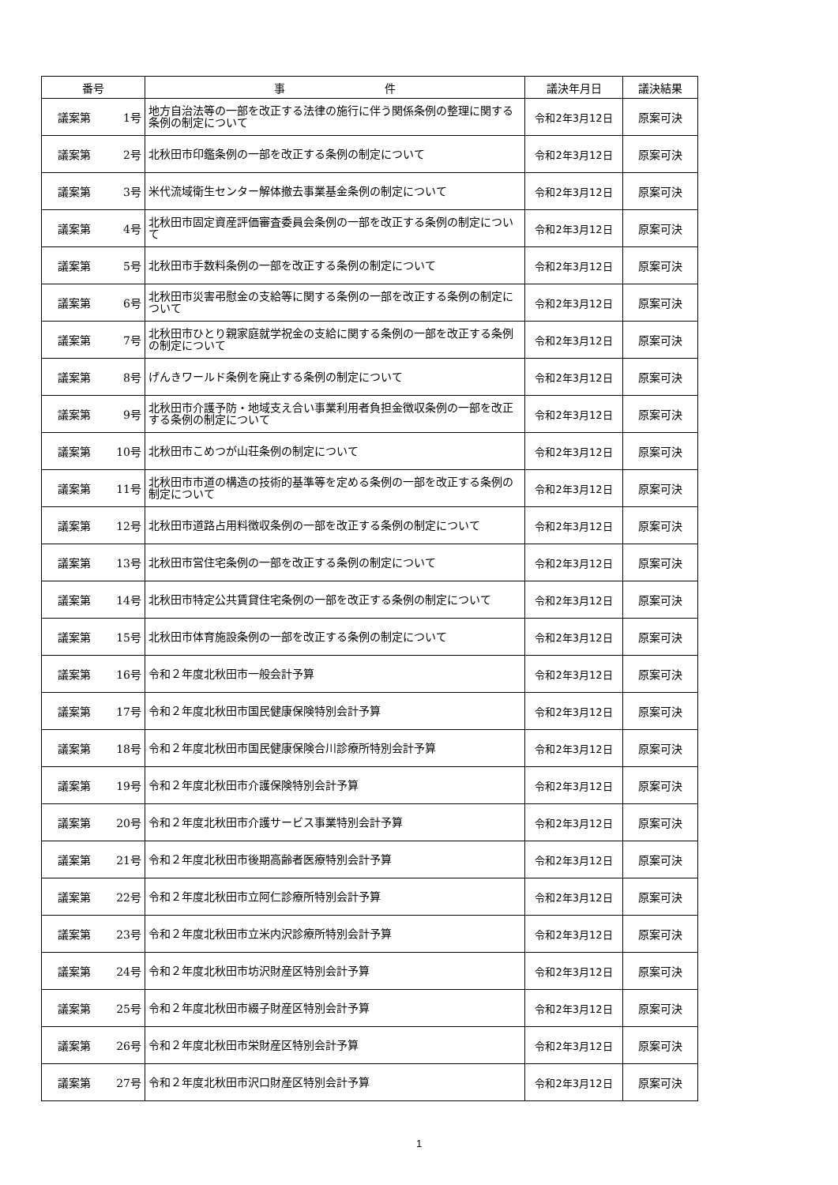| 番号 | 事 件 | 議決年月日 | 議決結果 |
| --- | --- | --- | --- |
| 議案第 1号 | 地方自治法等の一部を改正する法律の施行に伴う関係条例の整理に関する条例の制定について | 令和2年3月12日 | 原案可決 |
| 議案第 2号 | 北秋田市印鑑条例の一部を改正する条例の制定について | 令和2年3月12日 | 原案可決 |
| 議案第 3号 | 米代流域衛生センター解体撤去事業基金条例の制定について | 令和2年3月12日 | 原案可決 |
| 議案第 4号 | 北秋田市固定資産評価審査委員会条例の一部を改正する条例の制定について | 令和2年3月12日 | 原案可決 |
| 議案第 5号 | 北秋田市手数料条例の一部を改正する条例の制定について | 令和2年3月12日 | 原案可決 |
| 議案第 6号 | 北秋田市災害弔慰金の支給等に関する条例の一部を改正する条例の制定について | 令和2年3月12日 | 原案可決 |
| 議案第 7号 | 北秋田市ひとり親家庭就学祝金の支給に関する条例の一部を改正する条例の制定について | 令和2年3月12日 | 原案可決 |
| 議案第 8号 | げんきワールド条例を廃止する条例の制定について | 令和2年3月12日 | 原案可決 |
| 議案第 9号 | 北秋田市介護予防・地域支え合い事業利用者負担金徴収条例の一部を改正する条例の制定について | 令和2年3月12日 | 原案可決 |
| 議案第 10号 | 北秋田市こめつが山荘条例の制定について | 令和2年3月12日 | 原案可決 |
| 議案第 11号 | 北秋田市市道の構造の技術的基準等を定める条例の一部を改正する条例の制定について | 令和2年3月12日 | 原案可決 |
| 議案第 12号 | 北秋田市道路占用料徴収条例の一部を改正する条例の制定について | 令和2年3月12日 | 原案可決 |
| 議案第 13号 | 北秋田市営住宅条例の一部を改正する条例の制定について | 令和2年3月12日 | 原案可決 |
| 議案第 14号 | 北秋田市特定公共賃貸住宅条例の一部を改正する条例の制定について | 令和2年3月12日 | 原案可決 |
| 議案第 15号 | 北秋田市体育施設条例の一部を改正する条例の制定について | 令和2年3月12日 | 原案可決 |
| 議案第 16号 | 令和２年度北秋田市一般会計予算 | 令和2年3月12日 | 原案可決 |
| 議案第 17号 | 令和２年度北秋田市国民健康保険特別会計予算 | 令和2年3月12日 | 原案可決 |
| 議案第 18号 | 令和２年度北秋田市国民健康保険合川診療所特別会計予算 | 令和2年3月12日 | 原案可決 |
| 議案第 19号 | 令和２年度北秋田市介護保険特別会計予算 | 令和2年3月12日 | 原案可決 |
| 議案第 20号 | 令和２年度北秋田市介護サービス事業特別会計予算 | 令和2年3月12日 | 原案可決 |
| 議案第 21号 | 令和２年度北秋田市後期高齢者医療特別会計予算 | 令和2年3月12日 | 原案可決 |
| 議案第 22号 | 令和２年度北秋田市立阿仁診療所特別会計予算 | 令和2年3月12日 | 原案可決 |
| 議案第 23号 | 令和２年度北秋田市立米内沢診療所特別会計予算 | 令和2年3月12日 | 原案可決 |
| 議案第 24号 | 令和２年度北秋田市坊沢財産区特別会計予算 | 令和2年3月12日 | 原案可決 |
| 議案第 25号 | 令和２年度北秋田市綴子財産区特別会計予算 | 令和2年3月12日 | 原案可決 |
| 議案第 26号 | 令和２年度北秋田市栄財産区特別会計予算 | 令和2年3月12日 | 原案可決 |
| 議案第 27号 | 令和２年度北秋田市沢口財産区特別会計予算 | 令和2年3月12日 | 原案可決 |
1